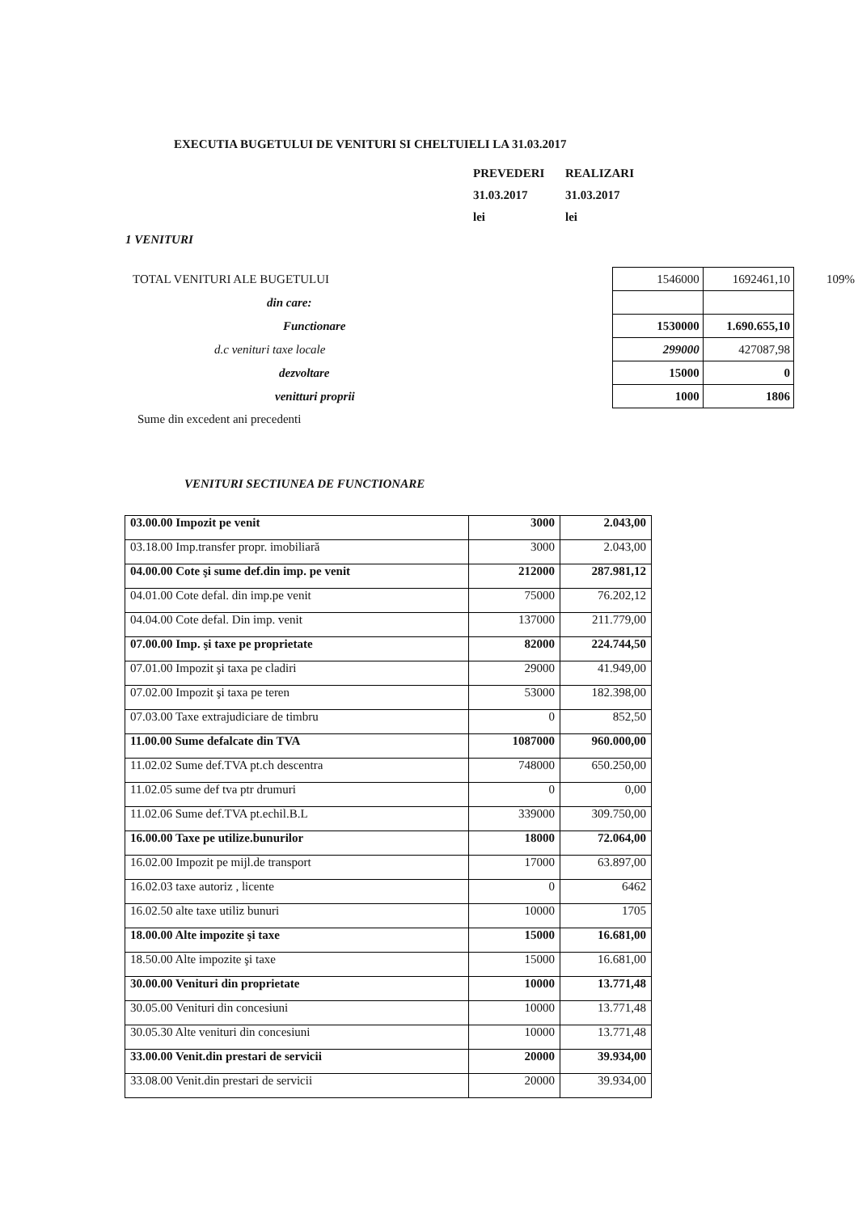EXECUTIA BUGETULUI DE VENITURI SI CHELTUIELI LA 31.03.2017
PREVEDERI REALIZARI
31.03.2017 31.03.2017
lei lei
1 VENITURI
| TOTAL VENITURI ALE BUGETULUI | 1546000 | 1692461,10 | 109% |
| din care: | | | |
| Functionare | 1530000 | 1.690.655,10 | |
| d.c venituri taxe locale | 299000 | 427087,98 | |
| dezvoltare | 15000 | 0 | |
| venitturi proprii | 1000 | 1806 | |
| Sume din excedent ani precedenti | | | |
VENITURI SECTIUNEA DE FUNCTIONARE
| 03.00.00 Impozit pe venit | 3000 | 2.043,00 |
| 03.18.00 Imp.transfer propr. imobiliară | 3000 | 2.043,00 |
| 04.00.00 Cote şi sume def.din imp. pe venit | 212000 | 287.981,12 |
| 04.01.00 Cote defal. din imp.pe venit | 75000 | 76.202,12 |
| 04.04.00 Cote defal. Din imp. venit | 137000 | 211.779,00 |
| 07.00.00 Imp. şi taxe pe proprietate | 82000 | 224.744,50 |
| 07.01.00 Impozit şi taxa pe cladiri | 29000 | 41.949,00 |
| 07.02.00 Impozit şi taxa pe teren | 53000 | 182.398,00 |
| 07.03.00 Taxe extrajudiciare de timbru | 0 | 852,50 |
| 11.00.00 Sume defalcate din TVA | 1087000 | 960.000,00 |
| 11.02.02 Sume def.TVA pt.ch descentra | 748000 | 650.250,00 |
| 11.02.05 sume def tva ptr drumuri | 0 | 0,00 |
| 11.02.06 Sume def.TVA pt.echil.B.L | 339000 | 309.750,00 |
| 16.00.00 Taxe pe utilize.bunurilor | 18000 | 72.064,00 |
| 16.02.00 Impozit pe mijl.de transport | 17000 | 63.897,00 |
| 16.02.03 taxe autoriz , licente | 0 | 6462 |
| 16.02.50 alte taxe utiliz bunuri | 10000 | 1705 |
| 18.00.00 Alte impozite şi taxe | 15000 | 16.681,00 |
| 18.50.00 Alte impozite şi taxe | 15000 | 16.681,00 |
| 30.00.00 Venituri din proprietate | 10000 | 13.771,48 |
| 30.05.00 Venituri din concesiuni | 10000 | 13.771,48 |
| 30.05.30 Alte venituri din concesiuni | 10000 | 13.771,48 |
| 33.00.00 Venit.din prestari de servicii | 20000 | 39.934,00 |
| 33.08.00 Venit.din prestari de servicii | 20000 | 39.934,00 |